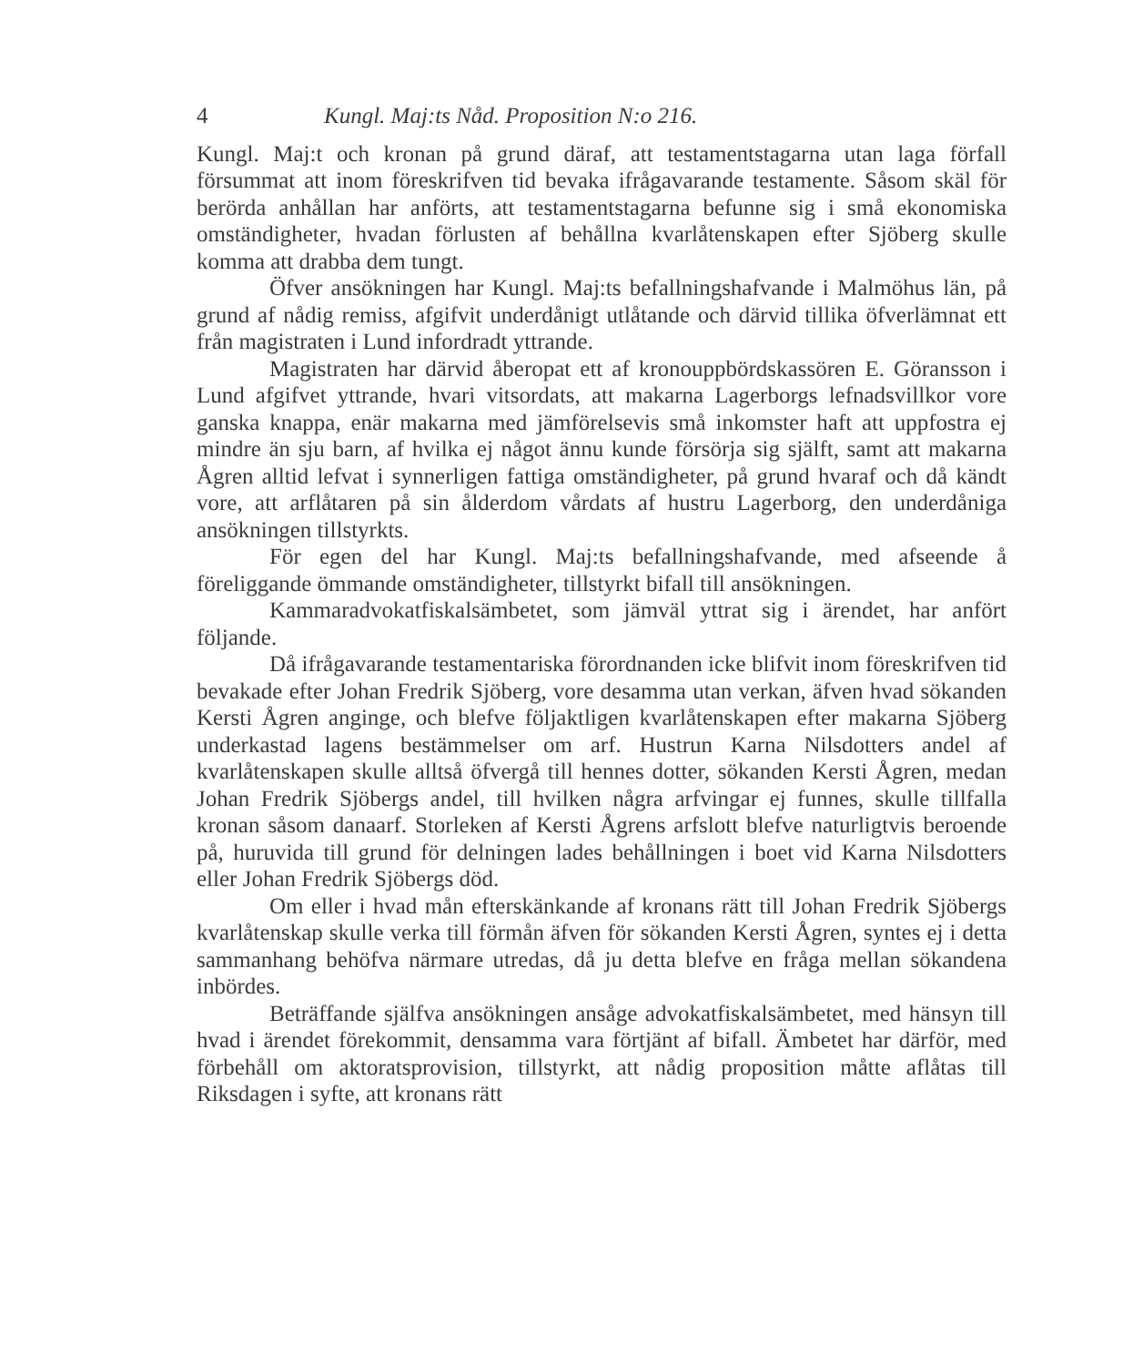4 Kungl. Maj:ts Nåd. Proposition N:o 216.
Kungl. Maj:t och kronan på grund däraf, att testamentstagarna utan laga förfall försummat att inom föreskrifven tid bevaka ifrågavarande testamente. Såsom skäl för berörda anhållan har anförts, att testamentstagarna befunne sig i små ekonomiska omständigheter, hvadan förlusten af behållna kvarlåtenskapen efter Sjöberg skulle komma att drabba dem tungt.
Öfver ansökningen har Kungl. Maj:ts befallningshafvande i Malmöhus län, på grund af nådig remiss, afgifvit underdånigt utlåtande och därvid tillika öfverlämnat ett från magistraten i Lund infordradt yttrande.
Magistraten har därvid åberopat ett af kronouppbördskassören E. Göransson i Lund afgifvet yttrande, hvari vitsordats, att makarna Lagerborgs lefnadsvillkor vore ganska knappa, enär makarna med jämförelsevis små inkomster haft att uppfostra ej mindre än sju barn, af hvilka ej något ännu kunde försörja sig själft, samt att makarna Ågren alltid lefvat i synnerligen fattiga omständigheter, på grund hvaraf och då kändt vore, att arflåtaren på sin ålderdom vårdats af hustru Lagerborg, den underdåniga ansökningen tillstyrkts.
För egen del har Kungl. Maj:ts befallningshafvande, med afseende å föreliggande ömmande omständigheter, tillstyrkt bifall till ansökningen.
Kammaradvokatfiskalsämbetet, som jämväl yttrat sig i ärendet, har anfört följande.
Då ifrågavarande testamentariska förordnanden icke blifvit inom föreskrifven tid bevakade efter Johan Fredrik Sjöberg, vore desamma utan verkan, äfven hvad sökanden Kersti Ågren anginge, och blefve följaktligen kvarlåtenskapen efter makarna Sjöberg underkastad lagens bestämmelser om arf. Hustrun Karna Nilsdotters andel af kvarlåtenskapen skulle alltså öfvergå till hennes dotter, sökanden Kersti Ågren, medan Johan Fredrik Sjöbergs andel, till hvilken några arfvingar ej funnes, skulle tillfalla kronan såsom danaarf. Storleken af Kersti Ågrens arfslott blefve naturligtvis beroende på, huruvida till grund för delningen lades behållningen i boet vid Karna Nilsdotters eller Johan Fredrik Sjöbergs död.
Om eller i hvad mån efterskänkande af kronans rätt till Johan Fredrik Sjöbergs kvarlåtenskap skulle verka till förmån äfven för sökanden Kersti Ågren, syntes ej i detta sammanhang behöfva närmare utredas, då ju detta blefve en fråga mellan sökandena inbördes.
Beträffande själfva ansökningen ansåge advokatfiskalsämbetet, med hänsyn till hvad i ärendet förekommit, densamma vara förtjänt af bifall. Ämbetet har därför, med förbehåll om aktoratsprovision, tillstyrkt, att nådig proposition måtte aflåtas till Riksdagen i syfte, att kronans rätt